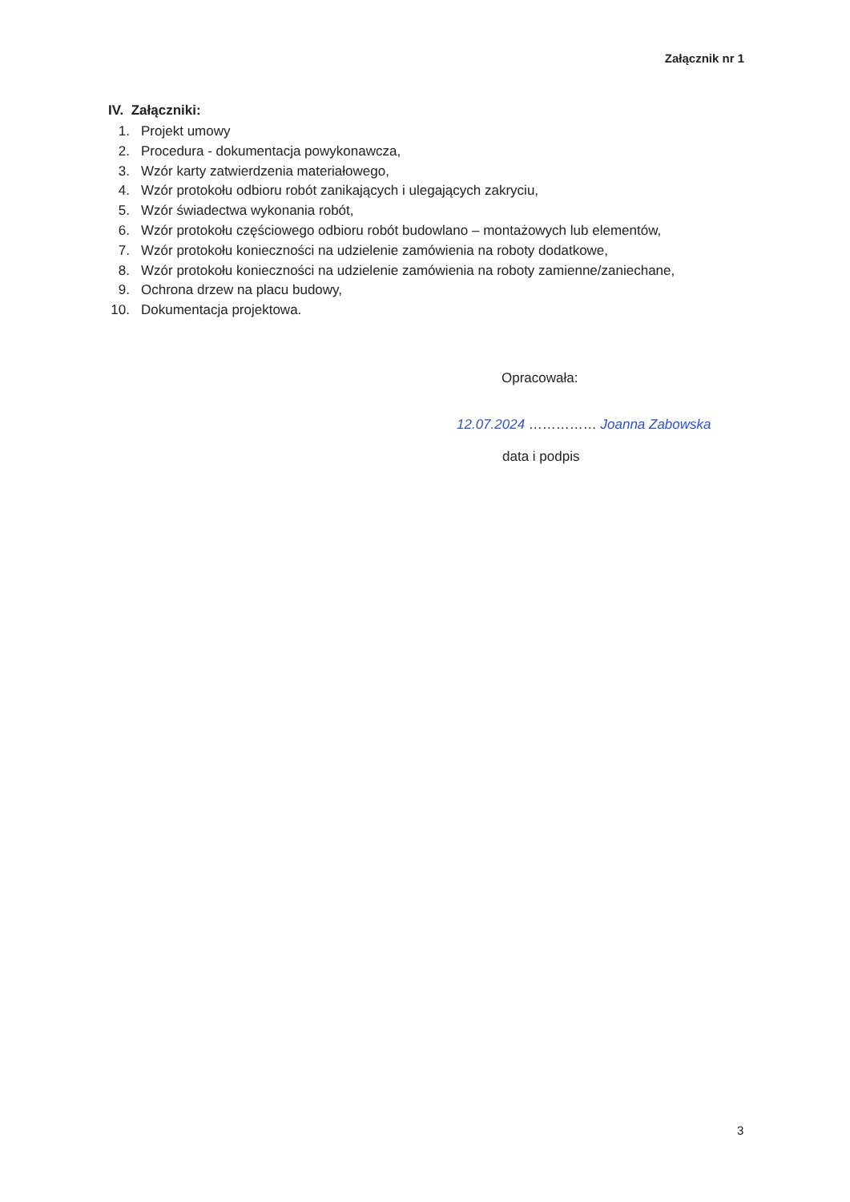Załącznik nr 1
IV. Załączniki:
1. Projekt umowy
2. Procedura - dokumentacja powykonawcza,
3. Wzór karty zatwierdzenia materiałowego,
4. Wzór protokołu odbioru robót zanikających i ulegających zakryciu,
5. Wzór świadectwa wykonania robót,
6. Wzór protokołu częściowego odbioru robót budowlano – montażowych lub elementów,
7. Wzór protokołu konieczności na udzielenie zamówienia na roboty dodatkowe,
8. Wzór protokołu konieczności na udzielenie zamówienia na roboty zamienne/zaniechane,
9. Ochrona drzew na placu budowy,
10. Dokumentacja projektowa.
Opracowała:
12.07.2024 …………… Joanna Zabowska
data i podpis
3